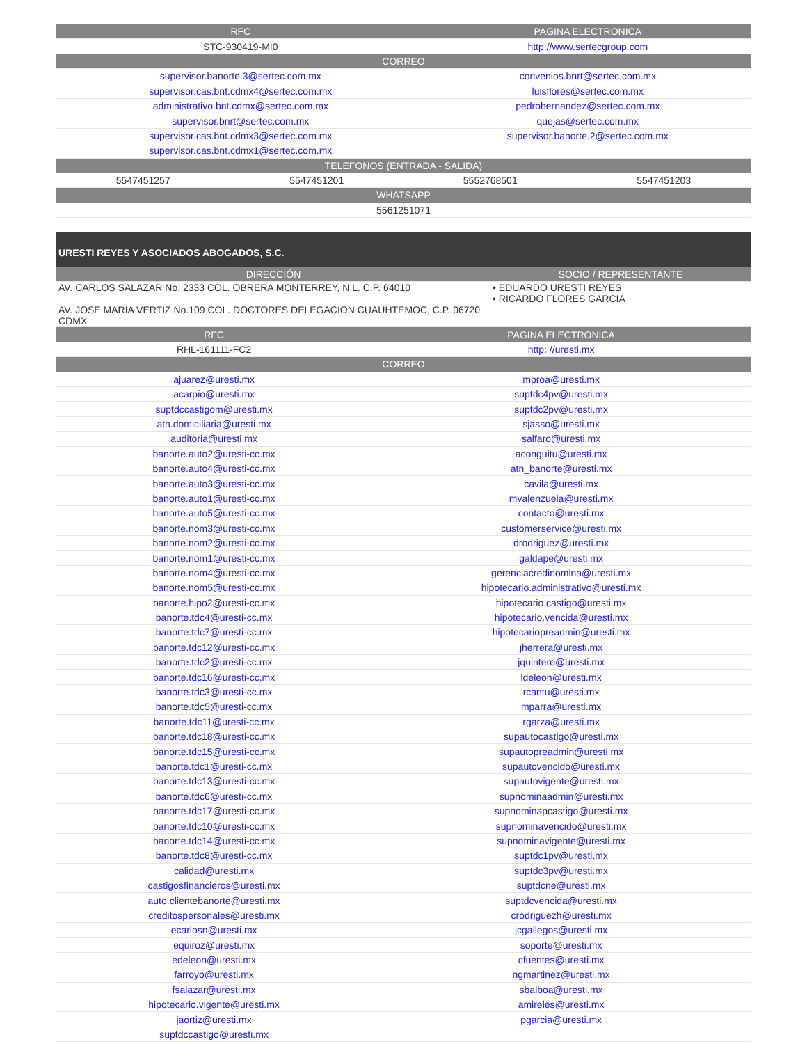| RFC | PAGINA ELECTRONICA |
| --- | --- |
| STC-930419-MI0 | http://www.sertecgroup.com |
| CORREO | |
| supervisor.banorte.3@sertec.com.mx | convenios.bnrt@sertec.com.mx |
| supervisor.cas.bnt.cdmx4@sertec.com.mx | luisflores@sertec.com.mx |
| administrativo.bnt.cdmx@sertec.com.mx | pedrohernandez@sertec.com.mx |
| supervisor.bnrt@sertec.com.mx | quejas@sertec.com.mx |
| supervisor.cas.bnt.cdmx3@sertec.com.mx | supervisor.banorte.2@sertec.com.mx |
| supervisor.cas.bnt.cdmx1@sertec.com.mx | |
| TELEFONOS (ENTRADA - SALIDA) | | | |
| --- | --- | --- | --- |
| 5547451257 | 5547451201 | 5552768501 | 5547451203 |
| WHATSAPP | | | |
| 5561251071 | | | |
| URESTI REYES Y ASOCIADOS ABOGADOS, S.C. | |
| DIRECCIÓN | SOCIO / REPRESENTANTE |
| AV. CARLOS SALAZAR No. 2333 COL. OBRERA MONTERREY, N.L. C.P. 64010 AV. JOSE MARIA VERTIZ No.109 COL. DOCTORES DELEGACION CUAUHTEMOC, C.P. 06720 CDMX | • EDUARDO URESTI REYES • RICARDO FLORES GARCIA |
| RFC | PAGINA ELECTRONICA |
| --- | --- |
| RHL-161111-FC2 | http: //uresti.mx |
| CORREO | |
| ajuarez@uresti.mx | mproa@uresti.mx |
| acarpio@uresti.mx | suptdc4pv@uresti.mx |
| suptdccastigom@uresti.mx | suptdc2pv@uresti.mx |
| atn.domiciliaria@uresti.mx | sjasso@uresti.mx |
| auditoria@uresti.mx | salfaro@uresti.mx |
| banorte.auto2@uresti-cc.mx | aconguitu@uresti.mx |
| banorte.auto4@uresti-cc.mx | atn_banorte@uresti.mx |
| banorte.auto3@uresti-cc.mx | cavila@uresti.mx |
| banorte.auto1@uresti-cc.mx | mvalenzuela@uresti.mx |
| banorte.auto5@uresti-cc.mx | contacto@uresti.mx |
| banorte.nom3@uresti-cc.mx | customerservice@uresti.mx |
| banorte.nom2@uresti-cc.mx | drodriguez@uresti.mx |
| banorte.nom1@uresti-cc.mx | galdape@uresti.mx |
| banorte.nom4@uresti-cc.mx | gerenciacredinomina@uresti.mx |
| banorte.nom5@uresti-cc.mx | hipotecario.administrativo@uresti.mx |
| banorte.hipo2@uresti-cc.mx | hipotecario.castigo@uresti.mx |
| banorte.tdc4@uresti-cc.mx | hipotecario.vencida@uresti.mx |
| banorte.tdc7@uresti-cc.mx | hipotecariopreadmin@uresti.mx |
| banorte.tdc12@uresti-cc.mx | jherrera@uresti.mx |
| banorte.tdc2@uresti-cc.mx | jquintero@uresti.mx |
| banorte.tdc16@uresti-cc.mx | ldeleon@uresti.mx |
| banorte.tdc3@uresti-cc.mx | rcantu@uresti.mx |
| banorte.tdc5@uresti-cc.mx | mparra@uresti.mx |
| banorte.tdc11@uresti-cc.mx | rgarza@uresti.mx |
| banorte.tdc18@uresti-cc.mx | supautocastigo@uresti.mx |
| banorte.tdc15@uresti-cc.mx | supautopreadmin@uresti.mx |
| banorte.tdc1@uresti-cc.mx | supautovencido@uresti.mx |
| banorte.tdc13@uresti-cc.mx | supautovigente@uresti.mx |
| banorte.tdc6@uresti-cc.mx | supnominaadmin@uresti.mx |
| banorte.tdc17@uresti-cc.mx | supnominapcastigo@uresti.mx |
| banorte.tdc10@uresti-cc.mx | supnominavencido@uresti.mx |
| banorte.tdc14@uresti-cc.mx | supnominavigente@uresti.mx |
| banorte.tdc8@uresti-cc.mx | suptdc1pv@uresti.mx |
| calidad@uresti.mx | suptdc3pv@uresti.mx |
| castigosfinancieros@uresti.mx | suptdcne@uresti.mx |
| auto.clientebanorte@uresti.mx | suptdcvencida@uresti.mx |
| creditospersonales@uresti.mx | crodriguezh@uresti.mx |
| ecarlosn@uresti.mx | jcgallegos@uresti.mx |
| equiroz@uresti.mx | soporte@uresti.mx |
| edeleon@uresti.mx | cfuentes@uresti.mx |
| farroyo@uresti.mx | ngmartinez@uresti.mx |
| fsalazar@uresti.mx | sbalboa@uresti.mx |
| hipotecario.vigente@uresti.mx | amireles@uresti.mx |
| jaortiz@uresti.mx | pgarcia@uresti.mx |
| suptdccastigo@uresti.mx | |